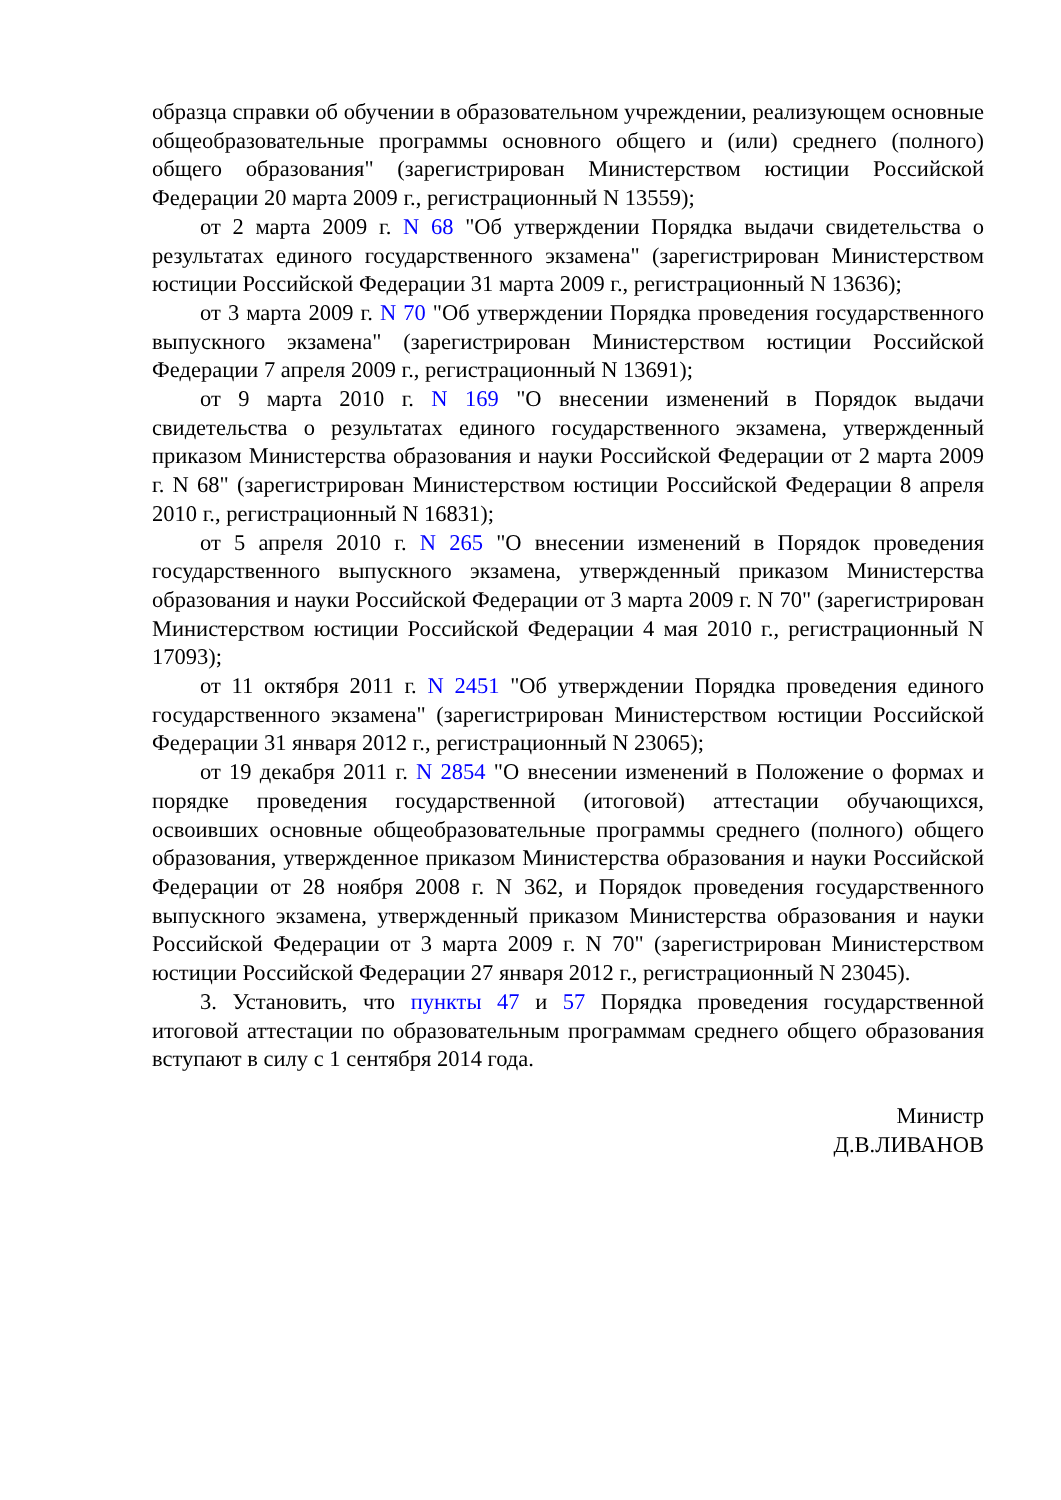образца справки об обучении в образовательном учреждении, реализующем основные общеобразовательные программы основного общего и (или) среднего (полного) общего образования" (зарегистрирован Министерством юстиции Российской Федерации 20 марта 2009 г., регистрационный N 13559);
от 2 марта 2009 г. N 68 "Об утверждении Порядка выдачи свидетельства о результатах единого государственного экзамена" (зарегистрирован Министерством юстиции Российской Федерации 31 марта 2009 г., регистрационный N 13636);
от 3 марта 2009 г. N 70 "Об утверждении Порядка проведения государственного выпускного экзамена" (зарегистрирован Министерством юстиции Российской Федерации 7 апреля 2009 г., регистрационный N 13691);
от 9 марта 2010 г. N 169 "О внесении изменений в Порядок выдачи свидетельства о результатах единого государственного экзамена, утвержденный приказом Министерства образования и науки Российской Федерации от 2 марта 2009 г. N 68" (зарегистрирован Министерством юстиции Российской Федерации 8 апреля 2010 г., регистрационный N 16831);
от 5 апреля 2010 г. N 265 "О внесении изменений в Порядок проведения государственного выпускного экзамена, утвержденный приказом Министерства образования и науки Российской Федерации от 3 марта 2009 г. N 70" (зарегистрирован Министерством юстиции Российской Федерации 4 мая 2010 г., регистрационный N 17093);
от 11 октября 2011 г. N 2451 "Об утверждении Порядка проведения единого государственного экзамена" (зарегистрирован Министерством юстиции Российской Федерации 31 января 2012 г., регистрационный N 23065);
от 19 декабря 2011 г. N 2854 "О внесении изменений в Положение о формах и порядке проведения государственной (итоговой) аттестации обучающихся, освоивших основные общеобразовательные программы среднего (полного) общего образования, утвержденное приказом Министерства образования и науки Российской Федерации от 28 ноября 2008 г. N 362, и Порядок проведения государственного выпускного экзамена, утвержденный приказом Министерства образования и науки Российской Федерации от 3 марта 2009 г. N 70" (зарегистрирован Министерством юстиции Российской Федерации 27 января 2012 г., регистрационный N 23045).
3. Установить, что пункты 47 и 57 Порядка проведения государственной итоговой аттестации по образовательным программам среднего общего образования вступают в силу с 1 сентября 2014 года.
Министр
Д.В.ЛИВАНОВ